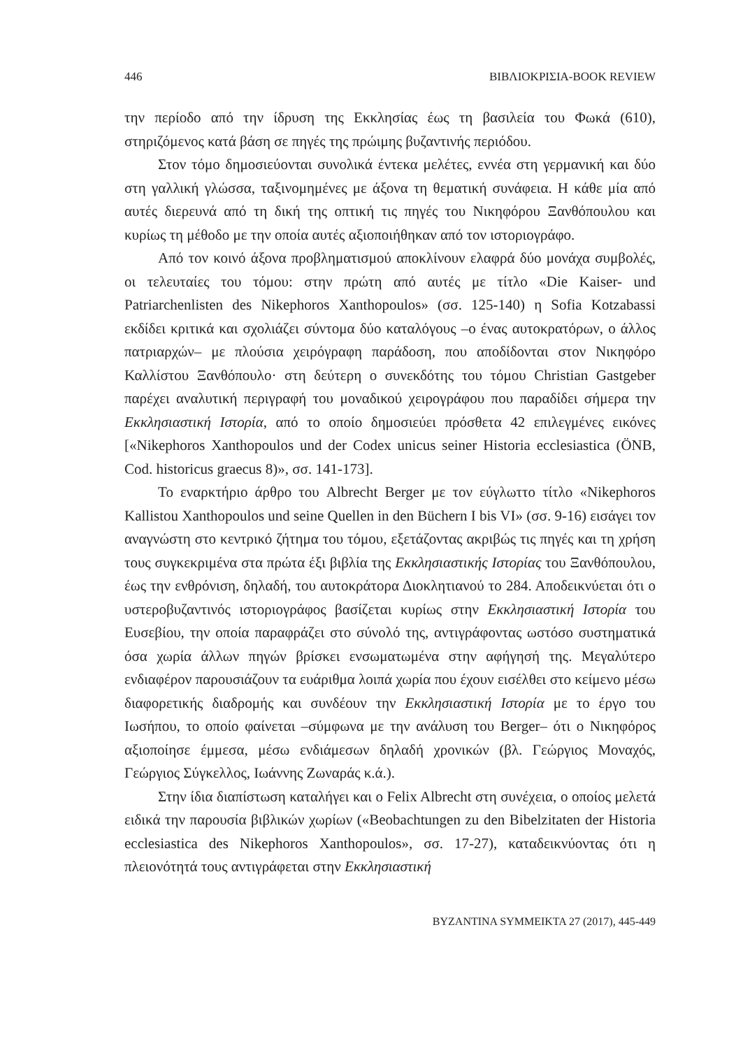446 ΒΙΒΛΙΟΚΡΙΣΙΑ-BOOK REVIEW
την περίοδο από την ίδρυση της Εκκλησίας έως τη βασιλεία του Φωκά (610), στηριζόμενος κατά βάση σε πηγές της πρώιμης βυζαντινής περιόδου.
Στον τόμο δημοσιεύονται συνολικά έντεκα μελέτες, εννέα στη γερμανική και δύο στη γαλλική γλώσσα, ταξινομημένες με άξονα τη θεματική συνάφεια. Η κάθε μία από αυτές διερευνά από τη δική της οπτική τις πηγές του Νικηφόρου Ξανθόπουλου και κυρίως τη μέθοδο με την οποία αυτές αξιοποιήθηκαν από τον ιστοριογράφο.
Από τον κοινό άξονα προβληματισμού αποκλίνουν ελαφρά δύο μονάχα συμβολές, οι τελευταίες του τόμου: στην πρώτη από αυτές με τίτλο «Die Kaiser- und Patriarchenlisten des Nikephoros Xanthopoulos» (σσ. 125-140) η Sofia Kotzabassi εκδίδει κριτικά και σχολιάζει σύντομα δύο καταλόγους –ο ένας αυτοκρατόρων, ο άλλος πατριαρχών– με πλούσια χειρόγραφη παράδοση, που αποδίδονται στον Νικηφόρο Καλλίστου Ξανθόπουλο· στη δεύτερη ο συνεκδότης του τόμου Christian Gastgeber παρέχει αναλυτική περιγραφή του μοναδικού χειρογράφου που παραδίδει σήμερα την Εκκλησιαστική Ιστορία, από το οποίο δημοσιεύει πρόσθετα 42 επιλεγμένες εικόνες [«Nikephoros Xanthopoulos und der Codex unicus seiner Historia ecclesiastica (ÖNB, Cod. historicus graecus 8)», σσ. 141-173].
Το εναρκτήριο άρθρο του Albrecht Berger με τον εύγλωττο τίτλο «Nikephoros Kallistou Xanthopoulos und seine Quellen in den Büchern I bis VI» (σσ. 9-16) εισάγει τον αναγνώστη στο κεντρικό ζήτημα του τόμου, εξετάζοντας ακριβώς τις πηγές και τη χρήση τους συγκεκριμένα στα πρώτα έξι βιβλία της Εκκλησιαστικής Ιστορίας του Ξανθόπουλου, έως την ενθρόνιση, δηλαδή, του αυτοκράτορα Διοκλητιανού το 284. Αποδεικνύεται ότι ο υστεροβυζαντινός ιστοριογράφος βασίζεται κυρίως στην Εκκλησιαστική Ιστορία του Ευσεβίου, την οποία παραφράζει στο σύνολό της, αντιγράφοντας ωστόσο συστηματικά όσα χωρία άλλων πηγών βρίσκει ενσωματωμένα στην αφήγησή της. Μεγαλύτερο ενδιαφέρον παρουσιάζουν τα ευάριθμα λοιπά χωρία που έχουν εισέλθει στο κείμενο μέσω διαφορετικής διαδρομής και συνδέουν την Εκκλησιαστική Ιστορία με το έργο του Ιωσήπου, το οποίο φαίνεται –σύμφωνα με την ανάλυση του Berger– ότι ο Νικηφόρος αξιοποίησε έμμεσα, μέσω ενδιάμεσων δηλαδή χρονικών (βλ. Γεώργιος Μοναχός, Γεώργιος Σύγκελλος, Ιωάννης Ζωναράς κ.ά.).
Στην ίδια διαπίστωση καταλήγει και ο Felix Albrecht στη συνέχεια, ο οποίος μελετά ειδικά την παρουσία βιβλικών χωρίων («Beobachtungen zu den Bibelzitaten der Historia ecclesiastica des Nikephoros Xanthopoulos», σσ. 17-27), καταδεικνύοντας ότι η πλειονότητά τους αντιγράφεται στην Εκκλησιαστική
BYZANTINA SYMMEIKTA 27 (2017), 445-449